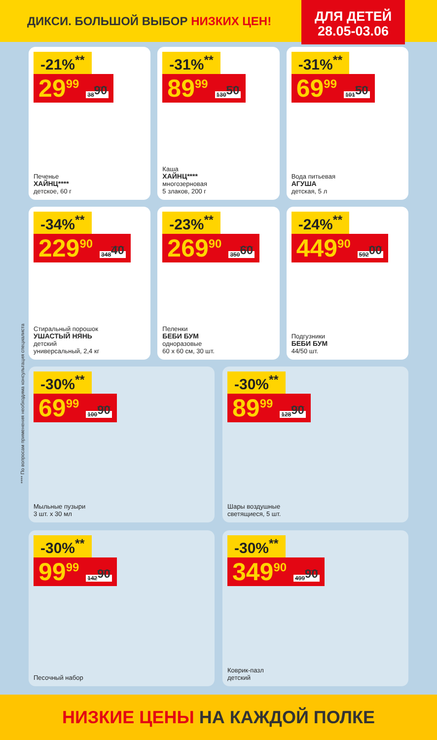ДИКСИ. БОЛЬШОЙ ВЫБОР НИЗКИХ ЦЕН!
ДЛЯ ДЕТЕЙ
28.05-03.06
**** По вопросам применения необходима консультация специалиста
-21%<sup>**</sup>
29<sup>99</sup> 38<sup>90</sup>
Печенье
ХАЙНЦ****
детское, 60 г
-31%<sup>**</sup>
89<sup>99</sup> 130<sup>50</sup>
Каша
ХАЙНЦ****
многозерновая
5 злаков, 200 г
-31%<sup>**</sup>
69<sup>99</sup> 101<sup>50</sup>
Вода питьевая
АГУША
детская, 5 л
-34%<sup>**</sup>
229<sup>90</sup> 348<sup>40</sup>
Стиральный порошок
УШАСТЫЙ НЯНЬ
детский
универсальный, 2,4 кг
-23%<sup>**</sup>
269<sup>90</sup> 350<sup>60</sup>
Пеленки
БЕБИ БУМ
одноразовые
60 х 60 см, 30 шт.
-24%<sup>**</sup>
449<sup>90</sup> 592<sup>00</sup>
Подгузники
БЕБИ БУМ
44/50 шт.
-30%<sup>**</sup>
69<sup>99</sup> 100<sup>90</sup>
Мыльные пузыри
3 шт. х 30 мл
-30%<sup>**</sup>
89<sup>99</sup> 128<sup>90</sup>
Шары воздушные
светящиеся, 5 шт.
-30%<sup>**</sup>
99<sup>99</sup> 142<sup>90</sup>
Песочный набор
-30%<sup>**</sup>
349<sup>90</sup> 499<sup>90</sup>
Коврик-пазл
детский
НИЗКИЕ ЦЕНЫ НА КАЖДОЙ ПОЛКЕ